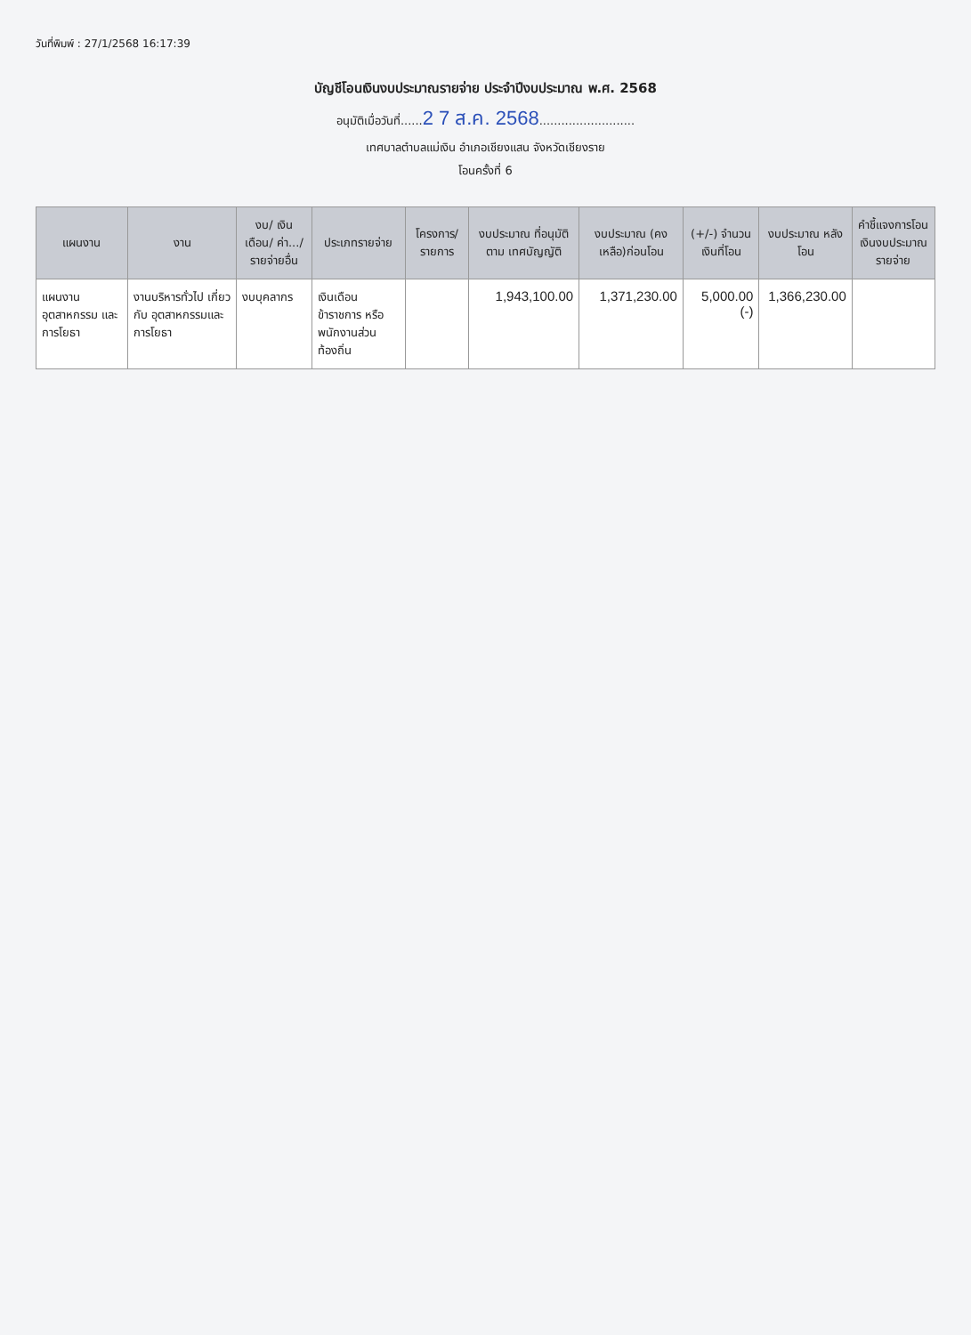วันที่พิมพ์ : 27/1/2568 16:17:39
บัญชีโอนเงินงบประมาณรายจ่าย ประจำปีงบประมาณ พ.ศ. 2568
อนุมัติเมื่อวันที่......2 7 ส.ค. 2568..........................
เทศบาลตำบลแม่เงิน อำเภอเชียงแสน จังหวัดเชียงราย
โอนครั้งที่ 6
| แผนงาน | งาน | งบ/ เงินเดือน/ ค่า.../ รายจ่ายอื่น | ประเภทรายจ่าย | โครงการ/ รายการ | งบประมาณ ที่อนุมัติตาม เทศบัญญัติ | งบประมาณ (คงเหลือ)ก่อนโอน | (+/-) จำนวน เงินที่โอน | งบประมาณ หลังโอน | คำชี้แจงการโอน เงินงบประมาณรายจ่าย |
| --- | --- | --- | --- | --- | --- | --- | --- | --- | --- |
| แผนงาน อุตสาหกรรม และการโยธา | งานบริหารทั่วไป เกี่ยวกับ อุตสาหกรรมและ การโยธา | งบบุคลากร | เงินเดือนข้าราชการ หรือพนักงานส่วน ท้องถิ่น | | 1,943,100.00 | 1,371,230.00 | 5,000.00 (-) | 1,366,230.00 | |